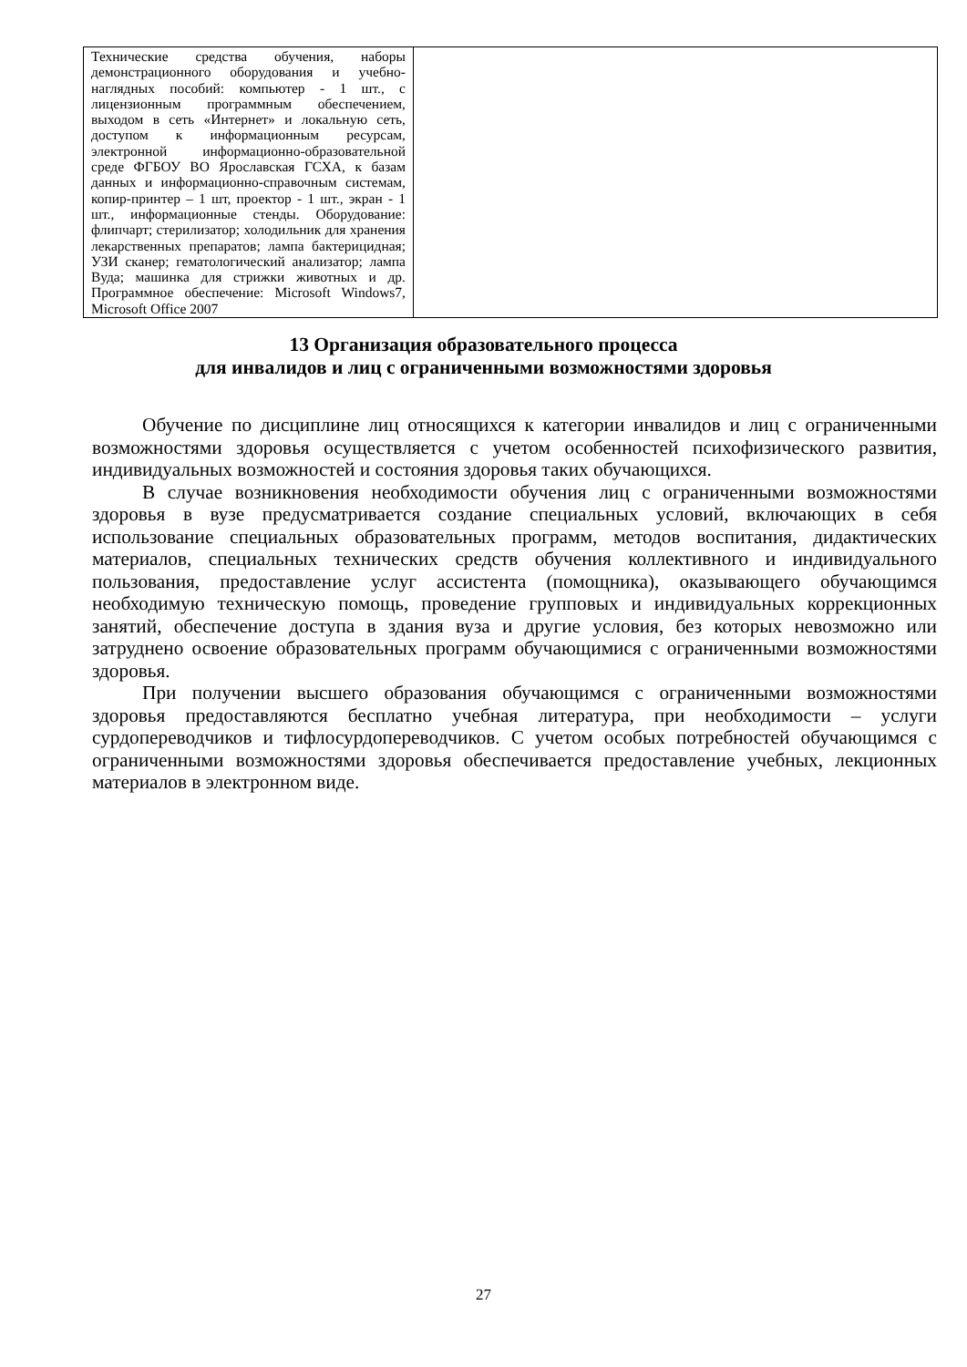| Технические средства обучения, наборы демонстрационного оборудования и учебно-наглядных пособий: компьютер - 1 шт., с лицензионным программным обеспечением, выходом в сеть «Интернет» и локальную сеть, доступом к информационным ресурсам, электронной информационно-образовательной среде ФГБОУ ВО Ярославская ГСХА, к базам данных и информационно-справочным системам, копир-принтер – 1 шт, проектор - 1 шт., экран - 1 шт., информационные стенды. Оборудование: флипчарт; стерилизатор; холодильник для хранения лекарственных препаратов; лампа бактерицидная; УЗИ сканер; гематологический анализатор; лампа Вуда; машинка для стрижки животных и др. Программное обеспечение: Microsoft Windows7, Microsoft Office 2007 | |
13 Организация образовательного процесса
для инвалидов и лиц с ограниченными возможностями здоровья
Обучение по дисциплине лиц относящихся к категории инвалидов и лиц с ограниченными возможностями здоровья осуществляется с учетом особенностей психофизического развития, индивидуальных возможностей и состояния здоровья таких обучающихся.
В случае возникновения необходимости обучения лиц с ограниченными возможностями здоровья в вузе предусматривается создание специальных условий, включающих в себя использование специальных образовательных программ, методов воспитания, дидактических материалов, специальных технических средств обучения коллективного и индивидуального пользования, предоставление услуг ассистента (помощника), оказывающего обучающимся необходимую техническую помощь, проведение групповых и индивидуальных коррекционных занятий, обеспечение доступа в здания вуза и другие условия, без которых невозможно или затруднено освоение образовательных программ обучающимися с ограниченными возможностями здоровья.
При получении высшего образования обучающимся с ограниченными возможностями здоровья предоставляются бесплатно учебная литература, при необходимости – услуги сурдопереводчиков и тифлосурдопереводчиков. С учетом особых потребностей обучающимся с ограниченными возможностями здоровья обеспечивается предоставление учебных, лекционных материалов в электронном виде.
27